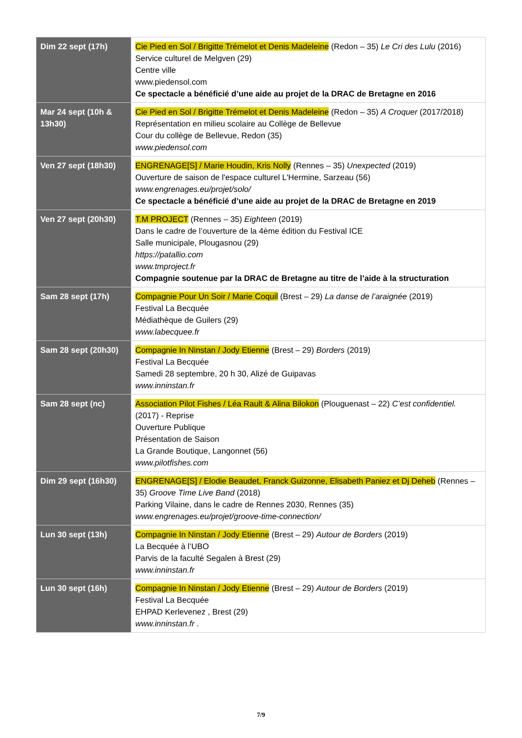| Dim 22 sept (17h) | Cie Pied en Sol / Brigitte Trémelot et Denis Madeleine (Redon – 35) Le Cri des Lulu (2016) Service culturel de Melgven (29) Centre ville www.piedensol.com Ce spectacle a bénéficié d’une aide au projet de la DRAC de Bretagne en 2016 |
| Mar 24 sept (10h & 13h30) | Cie Pied en Sol / Brigitte Trémelot et Denis Madeleine (Redon – 35) A Croquer (2017/2018) Représentation en milieu scolaire au Collège de Bellevue Cour du collège de Bellevue, Redon (35) www.piedensol.com |
| Ven 27 sept (18h30) | ENGRENAGE[S] / Marie Houdin, Kris Nolly (Rennes – 35) Unexpected (2019) Ouverture de saison de l'espace culturel L'Hermine, Sarzeau (56) www.engrenages.eu/projet/solo/ Ce spectacle a bénéficié d’une aide au projet de la DRAC de Bretagne en 2019 |
| Ven 27 sept (20h30) | T.M PROJECT (Rennes – 35) Eighteen (2019) Dans le cadre de l’ouverture de la 4ème édition du Festival ICE Salle municipale, Plougasnou (29) https://patallio.com www.tmproject.fr Compagnie soutenue par la DRAC de Bretagne au titre de l’aide à la structuration |
| Sam 28 sept (17h) | Compagnie Pour Un Soir / Marie Coquil (Brest – 29) La danse de l’araignée (2019) Festival La Becquée Médiathèque de Guilers (29) www.labecquee.fr |
| Sam 28 sept (20h30) | Compagnie In Ninstan / Jody Etienne (Brest – 29) Borders (2019) Festival La Becquée Samedi 28 septembre, 20 h 30, Alizé de Guipavas www.inninstan.fr |
| Sam 28 sept (nc) | Association Pilot Fishes / Léa Rault & Alina Bilokon (Plouguenast – 22) C’est confidentiel. (2017) - Reprise Ouverture Publique Présentation de Saison La Grande Boutique, Langonnet (56) www.pilotfishes.com |
| Dim 29 sept (16h30) | ENGRENAGE[S] / Elodie Beaudet, Franck Guizonne, Elisabeth Paniez et Dj Deheb (Rennes – 35) Groove Time Live Band (2018) Parking Vilaine, dans le cadre de Rennes 2030, Rennes (35) www.engrenages.eu/projet/groove-time-connection/ |
| Lun 30 sept (13h) | Compagnie In Ninstan / Jody Etienne (Brest – 29) Autour de Borders (2019) La Becquée à l’UBO Parvis de la faculté Segalen à Brest (29) www.inninstan.fr |
| Lun 30 sept (16h) | Compagnie In Ninstan / Jody Etienne (Brest – 29) Autour de Borders (2019) Festival La Becquée EHPAD Kerlevenez , Brest (29) www.inninstan.fr . |
7/9